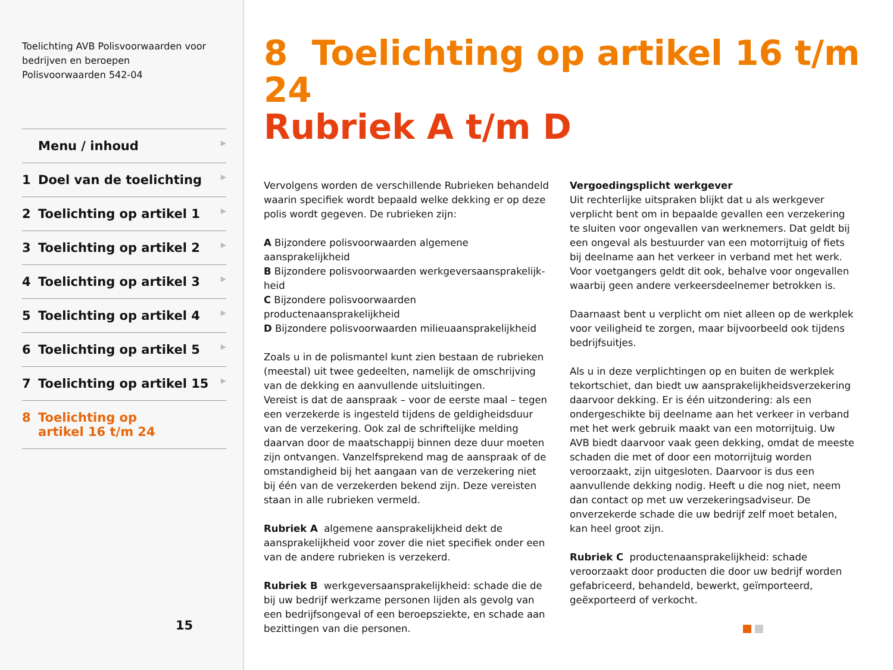Toelichting AVB Polisvoorwaarden voor bedrijven en beroepen
Polisvoorwaarden 542-04
Menu / inhoud ▶
1 Doel van de toelichting ▶
2 Toelichting op artikel 1 ▶
3 Toelichting op artikel 2 ▶
4 Toelichting op artikel 3 ▶
5 Toelichting op artikel 4 ▶
6 Toelichting op artikel 5 ▶
7 Toelichting op artikel 15 ▶
8 Toelichting op
artikel 16 t/m 24
15
8 Toelichting op artikel 16 t/m 24
Rubriek A t/m D
Vervolgens worden de verschillende Rubrieken behandeld waarin specifiek wordt bepaald welke dekking er op deze polis wordt gegeven. De rubrieken zijn:
A Bijzondere polisvoorwaarden algemene aansprakelijkheid
B Bijzondere polisvoorwaarden werkgeversaansprakelijk-heid
C Bijzondere polisvoorwaarden productenaansprakelijkheid
D Bijzondere polisvoorwaarden milieuaansprakelijkheid
Zoals u in de polismantel kunt zien bestaan de rubrieken (meestal) uit twee gedeelten, namelijk de omschrijving van de dekking en aanvullende uitsluitingen.
Vereist is dat de aanspraak – voor de eerste maal – tegen een verzekerde is ingesteld tijdens de geldigheidsduur van de verzekering. Ook zal de schriftelijke melding daarvan door de maatschappij binnen deze duur moeten zijn ontvangen. Vanzelfsprekend mag de aanspraak of de omstandigheid bij het aangaan van de verzekering niet bij één van de verzekerden bekend zijn. Deze vereisten staan in alle rubrieken vermeld.
Rubriek A algemene aansprakelijkheid dekt de aansprakelijkheid voor zover die niet specifiek onder een van de andere rubrieken is verzekerd.
Rubriek B werkgeversaansprakelijkheid: schade die de bij uw bedrijf werkzame personen lijden als gevolg van een bedrijfsongeval of een beroepsziekte, en schade aan bezittingen van die personen.
Vergoedingsplicht werkgever
Uit rechterlijke uitspraken blijkt dat u als werkgever verplicht bent om in bepaalde gevallen een verzekering te sluiten voor ongevallen van werknemers. Dat geldt bij een ongeval als bestuurder van een motorrijtuig of fiets bij deelname aan het verkeer in verband met het werk. Voor voetgangers geldt dit ook, behalve voor ongevallen waarbij geen andere verkeersdeelnemer betrokken is.
Daarnaast bent u verplicht om niet alleen op de werkplek voor veiligheid te zorgen, maar bijvoorbeeld ook tijdens bedrijfsuitjes.
Als u in deze verplichtingen op en buiten de werkplek tekortschiet, dan biedt uw aansprakelijkheidsverzekering daarvoor dekking. Er is één uitzondering: als een ondergeschikte bij deelname aan het verkeer in verband met het werk gebruik maakt van een motorrijtuig. Uw AVB biedt daarvoor vaak geen dekking, omdat de meeste schaden die met of door een motorrijtuig worden veroorzaakt, zijn uitgesloten. Daarvoor is dus een aanvullende dekking nodig. Heeft u die nog niet, neem dan contact op met uw verzekeringsadviseur. De onverzekerde schade die uw bedrijf zelf moet betalen, kan heel groot zijn.
Rubriek C productenaansprakelijkheid: schade veroorzaakt door producten die door uw bedrijf worden gefabriceerd, behandeld, bewerkt, geïmporteerd, geëxporteerd of verkocht.